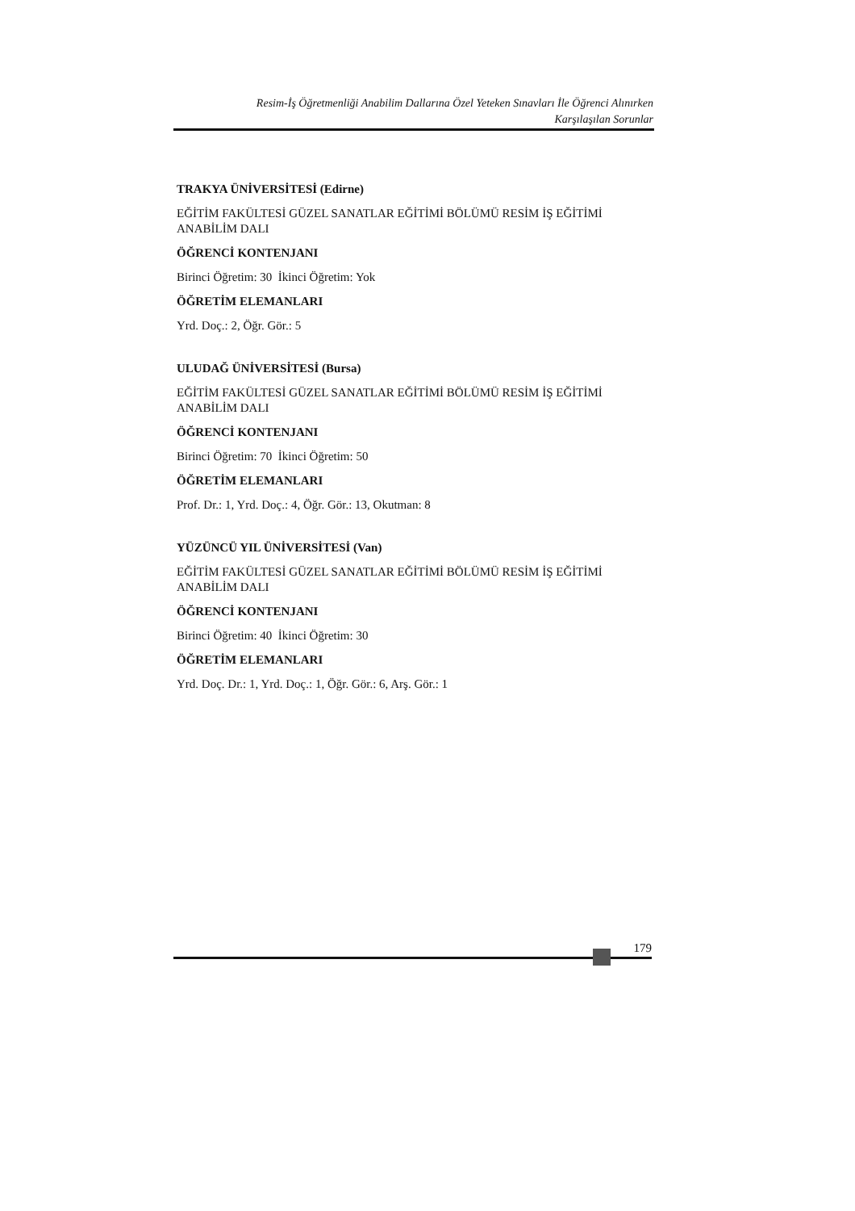Resim-İş Öğretmenliği Anabilim Dallarına Özel Yeteken Sınavları İle Öğrenci Alınırken
Karşılaşılan Sorunlar
TRAKYA ÜNİVERSİTESİ (Edirne)
EĞİTİM FAKÜLTESİ GÜZEL SANATLAR EĞİTİMİ BÖLÜMÜ RESİM İŞ EĞİTİMİ ANABİLİM DALI
ÖĞRENCİ KONTENJANI
Birinci Öğretim: 30 İkinci Öğretim: Yok
ÖĞRETİM ELEMANLARI
Yrd. Doç.: 2, Öğr. Gör.: 5
ULUDAĞ ÜNİVERSİTESİ (Bursa)
EĞİTİM FAKÜLTESİ GÜZEL SANATLAR EĞİTİMİ BÖLÜMÜ RESİM İŞ EĞİTİMİ ANABİLİM DALI
ÖĞRENCİ KONTENJANI
Birinci Öğretim: 70 İkinci Öğretim: 50
ÖĞRETİM ELEMANLARI
Prof. Dr.: 1, Yrd. Doç.: 4, Öğr. Gör.: 13, Okutman: 8
YÜZÜNCÜ YIL ÜNİVERSİTESİ (Van)
EĞİTİM FAKÜLTESİ GÜZEL SANATLAR EĞİTİMİ BÖLÜMÜ RESİM İŞ EĞİTİMİ ANABİLİM DALI
ÖĞRENCİ KONTENJANI
Birinci Öğretim: 40 İkinci Öğretim: 30
ÖĞRETİM ELEMANLARI
Yrd. Doç. Dr.: 1, Yrd. Doç.: 1, Öğr. Gör.: 6, Arş. Gör.: 1
179